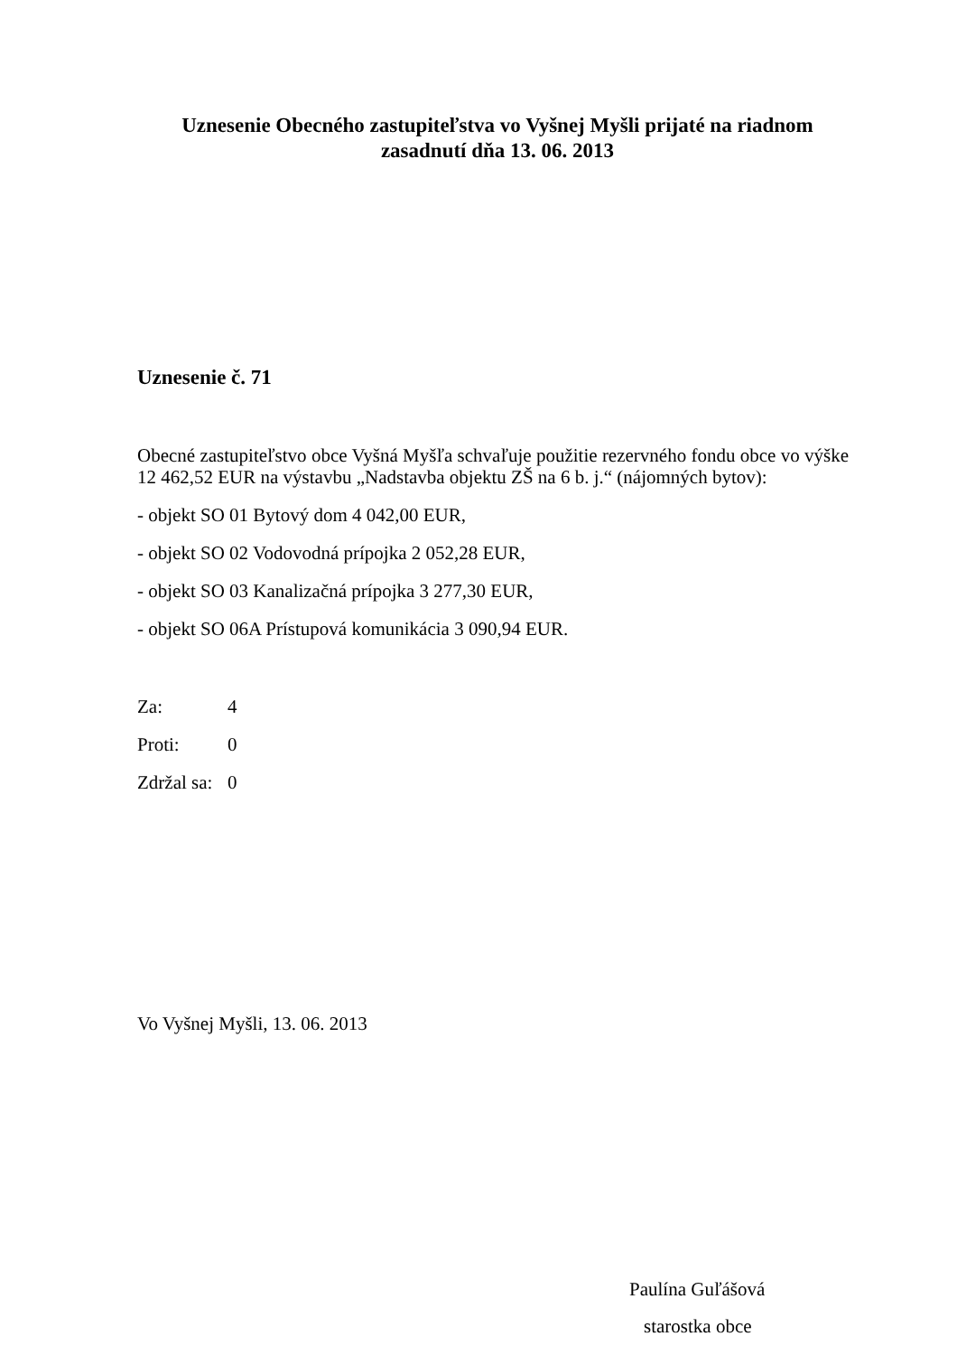Uznesenie Obecného zastupiteľstva vo Vyšnej Myšli prijaté na riadnom zasadnutí dňa 13. 06. 2013
Uznesenie č. 71
Obecné zastupiteľstvo obce Vyšná Myšľa schvaľuje použitie rezervného fondu obce vo výške 12 462,52 EUR na výstavbu „Nadstavba objektu ZŠ na 6 b. j.“ (nájomných bytov):
- objekt SO 01 Bytový dom 4 042,00 EUR,
- objekt SO 02 Vodovodná prípojka 2 052,28 EUR,
- objekt SO 03 Kanalizačná prípojka 3 277,30 EUR,
- objekt SO 06A Prístupová komunikácia 3 090,94 EUR.
| Za: | 4 |
| Proti: | 0 |
| Zdržal sa: | 0 |
Vo Vyšnej Myšli, 13. 06. 2013
Paulína Guľášová
starostka obce